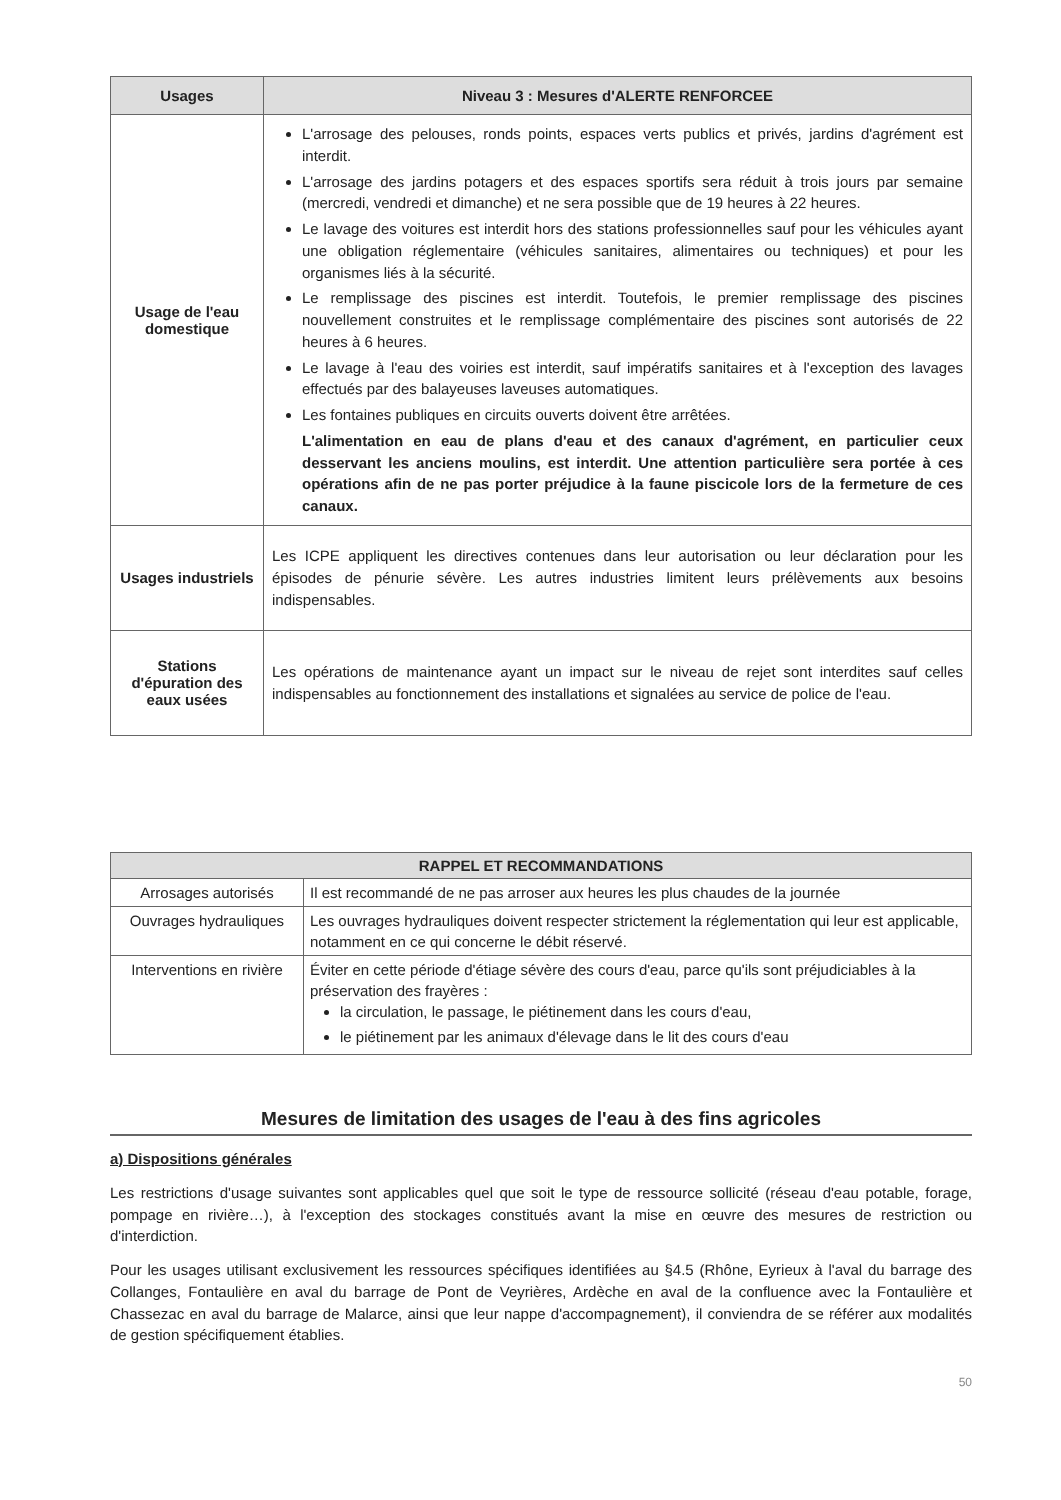| Usages | Niveau 3 : Mesures d'ALERTE RENFORCEE |
| --- | --- |
| Usage de l'eau domestique | L'arrosage des pelouses, ronds points, espaces verts publics et privés, jardins d'agrément est interdit. L'arrosage des jardins potagers et des espaces sportifs sera réduit à trois jours par semaine (mercredi, vendredi et dimanche) et ne sera possible que de 19 heures à 22 heures. Le lavage des voitures est interdit hors des stations professionnelles sauf pour les véhicules ayant une obligation réglementaire (véhicules sanitaires, alimentaires ou techniques) et pour les organismes liés à la sécurité. Le remplissage des piscines est interdit. Toutefois, le premier remplissage des piscines nouvellement construites et le remplissage complémentaire des piscines sont autorisés de 22 heures à 6 heures. Le lavage à l'eau des voiries est interdit, sauf impératifs sanitaires et à l'exception des lavages effectués par des balayeuses laveuses automatiques. Les fontaines publiques en circuits ouverts doivent être arrêtées. L'alimentation en eau de plans d'eau et des canaux d'agrément, en particulier ceux desservant les anciens moulins, est interdit. Une attention particulière sera portée à ces opérations afin de ne pas porter préjudice à la faune piscicole lors de la fermeture de ces canaux. |
| Usages industriels | Les ICPE appliquent les directives contenues dans leur autorisation ou leur déclaration pour les épisodes de pénurie sévère. Les autres industries limitent leurs prélèvements aux besoins indispensables. |
| Stations d'épuration des eaux usées | Les opérations de maintenance ayant un impact sur le niveau de rejet sont interdites sauf celles indispensables au fonctionnement des installations et signalées au service de police de l'eau. |
| RAPPEL ET RECOMMANDATIONS | |
| --- | --- |
| Arrosages autorisés | Il est recommandé de ne pas arroser aux heures les plus chaudes de la journée |
| Ouvrages hydrauliques | Les ouvrages hydrauliques doivent respecter strictement la réglementation qui leur est applicable, notamment en ce qui concerne le débit réservé. |
| Interventions en rivière | Éviter en cette période d'étiage sévère des cours d'eau, parce qu'ils sont préjudiciables à la préservation des frayères : la circulation, le passage, le piétinement dans les cours d'eau, le piétinement par les animaux d'élevage dans le lit des cours d'eau |
Mesures de limitation des usages de l'eau à des fins agricoles
a) Dispositions générales
Les restrictions d'usage suivantes sont applicables quel que soit le type de ressource sollicité (réseau d'eau potable, forage, pompage en rivière…), à l'exception des stockages constitués avant la mise en œuvre des mesures de restriction ou d'interdiction.
Pour les usages utilisant exclusivement les ressources spécifiques identifiées au §4.5 (Rhône, Eyrieux à l'aval du barrage des Collanges, Fontaulière en aval du barrage de Pont de Veyrières, Ardèche en aval de la confluence avec la Fontaulière et Chassezac en aval du barrage de Malarce, ainsi que leur nappe d'accompagnement), il conviendra de se référer aux modalités de gestion spécifiquement établies.
50